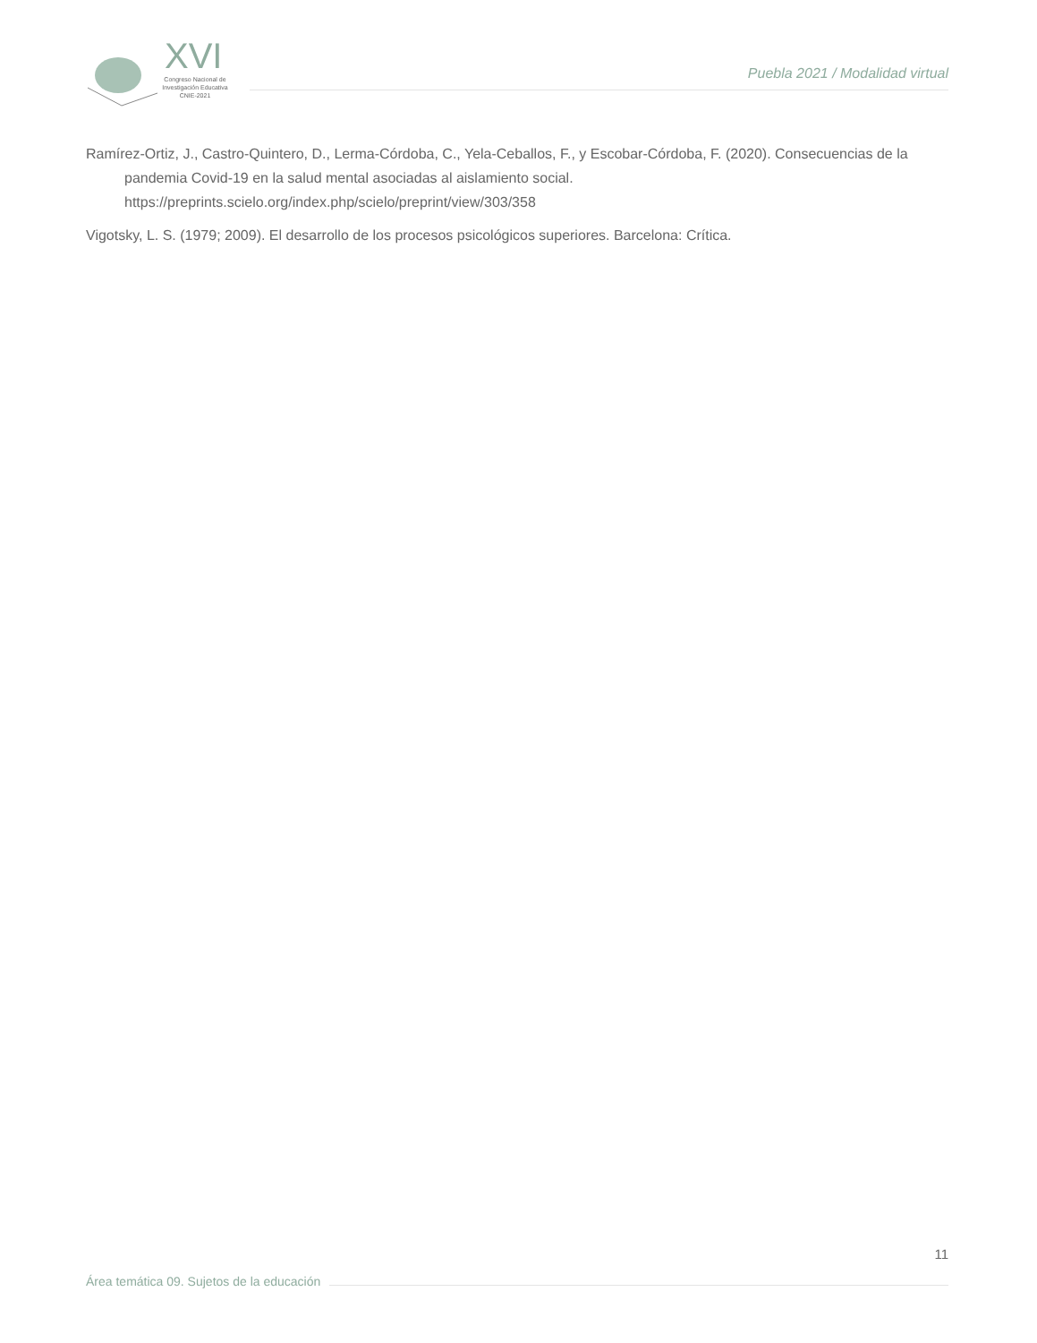XVI
Congreso Nacional de
Investigación Educativa
CNIE-2021
Puebla 2021 / Modalidad virtual
Ramírez-Ortiz, J., Castro-Quintero, D., Lerma-Córdoba, C., Yela-Ceballos, F., y Escobar-Córdoba, F. (2020). Consecuencias de la pandemia Covid-19 en la salud mental asociadas al aislamiento social. https://preprints.scielo.org/index.php/scielo/preprint/view/303/358
Vigotsky, L. S. (1979; 2009). El desarrollo de los procesos psicológicos superiores. Barcelona: Crítica.
11
Área temática 09. Sujetos de la educación